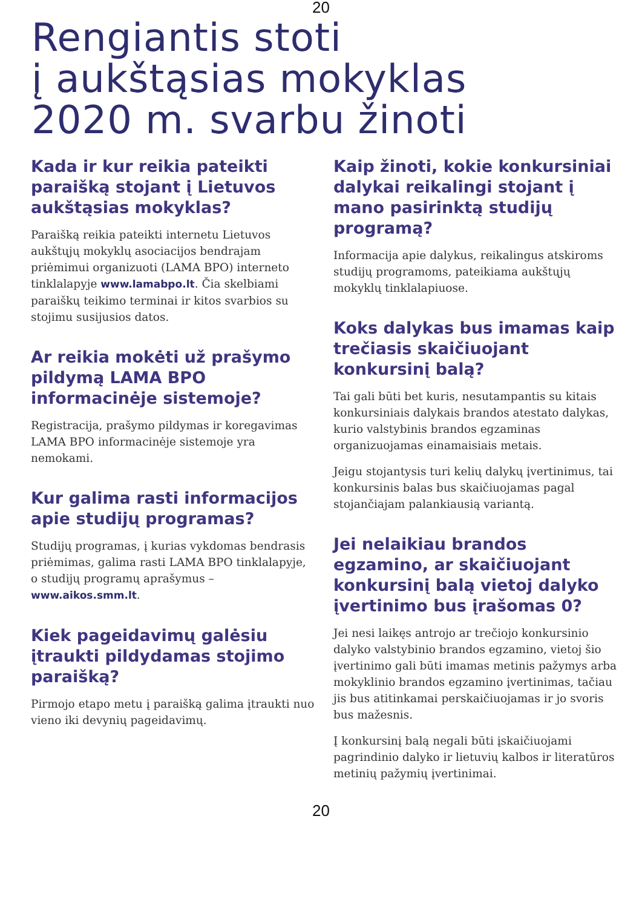20
Rengiantis stoti
į aukštąsias mokyklas
2020 m. svarbu žinoti
Kada ir kur reikia pateikti paraišką stojant į Lietuvos aukštąsias mokyklas?
Paraišką reikia pateikti internetu Lietuvos aukštųjų mokyklų asociacijos bendrajam priėmimui organizuoti (LAMA BPO) interneto tinklalapyje www.lamabpo.lt. Čia skelbiami paraiškų teikimo terminai ir kitos svarbios su stojimu susijusios datos.
Ar reikia mokėti už prašymo pildymą LAMA BPO informacinėje sistemoje?
Registracija, prašymo pildymas ir koregavimas LAMA BPO informacinėje sistemoje yra nemokami.
Kur galima rasti informacijos apie studijų programas?
Studijų programas, į kurias vykdomas bendrasis priėmimas, galima rasti LAMA BPO tinklalapyje, o studijų programų aprašymus – www.aikos.smm.lt.
Kiek pageidavimų galėsiu įtraukti pildydamas stojimo paraišką?
Pirmojo etapo metu į paraišką galima įtraukti nuo vieno iki devynių pageidavimų.
Kaip žinoti, kokie konkursiniai dalykai reikalingi stojant į mano pasirinktą studijų programą?
Informacija apie dalykus, reikalingus atskiroms studijų programoms, pateikiama aukštųjų mokyklų tinklalapiuose.
Koks dalykas bus imamas kaip trečiasis skaičiuojant konkursinį balą?
Tai gali būti bet kuris, nesutampantis su kitais konkursiniais dalykais brandos atestato dalykas, kurio valstybinis brandos egzaminas organizuojamas einamaisiais metais.
Jeigu stojantysis turi kelių dalykų įvertinimus, tai konkursinis balas bus skaičiuojamas pagal stojančiajam palankiausią variantą.
Jei nelaikiau brandos egzamino, ar skaičiuojant konkursinį balą vietoj dalyko įvertinimo bus įrašomas 0?
Jei nesi laikęs antrojo ar trečiojo konkursinio dalyko valstybinio brandos egzamino, vietoj šio įvertinimo gali būti imamas metinis pažymys arba mokyklinio brandos egzamino įvertinimas, tačiau jis bus atitinkamai perskaičiuojamas ir jo svoris bus mažesnis.
Į konkursinį balą negali būti įskaičiuojami pagrindinio dalyko ir lietuvių kalbos ir literatūros metinių pažymių įvertinimai.
20